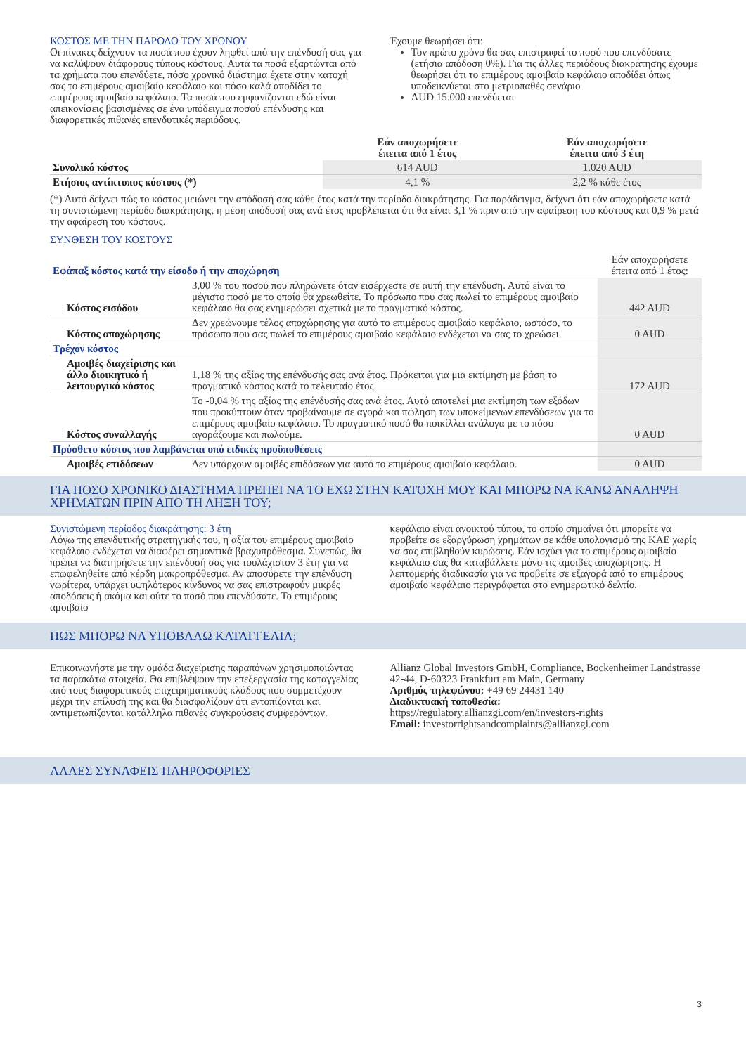ΚΟΣΤΟΣ ΜΕ ΤΗΝ ΠΑΡΟΔΟ ΤΟΥ ΧΡΟΝΟΥ
Οι πίνακες δείχνουν τα ποσά που έχουν ληφθεί από την επένδυσή σας για να καλύψουν διάφορους τύπους κόστους. Αυτά τα ποσά εξαρτώνται από τα χρήματα που επενδύετε, πόσο χρονικό διάστημα έχετε στην κατοχή σας το επιμέρους αμοιβαίο κεφάλαιο και πόσο καλά αποδίδει το επιμέρους αμοιβαίο κεφάλαιο. Τα ποσά που εμφανίζονται εδώ είναι απεικονίσεις βασισμένες σε ένα υπόδειγμα ποσού επένδυσης και διαφορετικές πιθανές επενδυτικές περιόδους.
Έχουμε θεωρήσει ότι:
Τον πρώτο χρόνο θα σας επιστραφεί το ποσό που επενδύσατε (ετήσια απόδοση 0%). Για τις άλλες περιόδους διακράτησης έχουμε θεωρήσει ότι το επιμέρους αμοιβαίο κεφάλαιο αποδίδει όπως υποδεικνύεται στο μετριοπαθές σενάριο
AUD 15.000 επενδύεται
| | Εάν αποχωρήσετε έπειτα από 1 έτος | Εάν αποχωρήσετε έπειτα από 3 έτη |
| --- | --- | --- |
| Συνολικό κόστος | 614 AUD | 1.020 AUD |
| Ετήσιος αντίκτυπος κόστους (*) | 4,1 % | 2,2 % κάθε έτος |
(*) Αυτό δείχνει πώς το κόστος μειώνει την απόδοσή σας κάθε έτος κατά την περίοδο διακράτησης. Για παράδειγμα, δείχνει ότι εάν αποχωρήσετε κατά τη συνιστώμενη περίοδο διακράτησης, η μέση απόδοσή σας ανά έτος προβλέπεται ότι θα είναι 3,1 % πριν από την αφαίρεση του κόστους και 0,9 % μετά την αφαίρεση του κόστους.
ΣΥΝΘΕΣΗ ΤΟΥ ΚΟΣΤΟΥΣ
| Εφάπαξ κόστος κατά την είσοδο ή την αποχώρηση | | Εάν αποχωρήσετε έπειτα από 1 έτος: |
| Κόστος εισόδου | 3,00 % του ποσού που πληρώνετε όταν εισέρχεστε σε αυτή την επένδυση. Αυτό είναι το μέγιστο ποσό με το οποίο θα χρεωθείτε. Το πρόσωπο που σας πωλεί το επιμέρους αμοιβαίο κεφάλαιο θα σας ενημερώσει σχετικά με το πραγματικό κόστος. | 442 AUD |
| Κόστος αποχώρησης | Δεν χρεώνουμε τέλος αποχώρησης για αυτό το επιμέρους αμοιβαίο κεφάλαιο, ωστόσο, το πρόσωπο που σας πωλεί το επιμέρους αμοιβαίο κεφάλαιο ενδέχεται να σας το χρεώσει. | 0 AUD |
| Τρέχον κόστος | | |
| Αμοιβές διαχείρισης και άλλο διοικητικό ή λειτουργικό κόστος | 1,18 % της αξίας της επένδυσής σας ανά έτος. Πρόκειται για μια εκτίμηση με βάση το πραγματικό κόστος κατά το τελευταίο έτος. | 172 AUD |
| Κόστος συναλλαγής | Το -0,04 % της αξίας της επένδυσής σας ανά έτος. Αυτό αποτελεί μια εκτίμηση των εξόδων που προκύπτουν όταν προβαίνουμε σε αγορά και πώληση των υποκείμενων επενδύσεων για το επιμέρους αμοιβαίο κεφάλαιο. Το πραγματικό ποσό θα ποικίλλει ανάλογα με το πόσο αγοράζουμε και πωλούμε. | 0 AUD |
| Πρόσθετο κόστος που λαμβάνεται υπό ειδικές προϋποθέσεις | | |
| Αμοιβές επιδόσεων | Δεν υπάρχουν αμοιβές επιδόσεων για αυτό το επιμέρους αμοιβαίο κεφάλαιο. | 0 AUD |
ΓΙΑ ΠΟΣΟ ΧΡΟΝΙΚΟ ΔΙΑΣΤΗΜΑ ΠΡΕΠΕΙ ΝΑ ΤΟ ΕΧΩ ΣΤΗΝ ΚΑΤΟΧΗ ΜΟΥ ΚΑΙ ΜΠΟΡΩ ΝΑ ΚΑΝΩ ΑΝΑΛΗΨΗ ΧΡΗΜΑΤΩΝ ΠΡΙΝ ΑΠΟ ΤΗ ΛΗΞΗ ΤΟΥ;
Συνιστώμενη περίοδος διακράτησης: 3 έτη
Λόγω της επενδυτικής στρατηγικής του, η αξία του επιμέρους αμοιβαίο κεφάλαιο ενδέχεται να διαφέρει σημαντικά βραχυπρόθεσμα. Συνεπώς, θα πρέπει να διατηρήσετε την επένδυσή σας για τουλάχιστον 3 έτη για να επωφεληθείτε από κέρδη μακροπρόθεσμα. Αν αποσύρετε την επένδυση νωρίτερα, υπάρχει υψηλότερος κίνδυνος να σας επιστραφούν μικρές αποδόσεις ή ακόμα και ούτε το ποσό που επενδύσατε. Το επιμέρους αμοιβαίο
κεφάλαιο είναι ανοικτού τύπου, το οποίο σημαίνει ότι μπορείτε να προβείτε σε εξαργύρωση χρημάτων σε κάθε υπολογισμό της ΚΑΕ χωρίς να σας επιβληθούν κυρώσεις. Εάν ισχύει για το επιμέρους αμοιβαίο κεφάλαιο σας θα καταβάλλετε μόνο τις αμοιβές αποχώρησης. Η λεπτομερής διαδικασία για να προβείτε σε εξαγορά από το επιμέρους αμοιβαίο κεφάλαιο περιγράφεται στο ενημερωτικό δελτίο.
ΠΩΣ ΜΠΟΡΩ ΝΑ ΥΠΟΒΑΛΩ ΚΑΤΑΓΓΕΛΙΑ;
Επικοινωνήστε με την ομάδα διαχείρισης παραπόνων χρησιμοποιώντας τα παρακάτω στοιχεία. Θα επιβλέψουν την επεξεργασία της καταγγελίας από τους διαφορετικούς επιχειρηματικούς κλάδους που συμμετέχουν μέχρι την επίλυσή της και θα διασφαλίζουν ότι εντοπίζονται και αντιμετωπίζονται κατάλληλα πιθανές συγκρούσεις συμφερόντων.
Allianz Global Investors GmbH, Compliance, Bockenheimer Landstrasse 42-44, D-60323 Frankfurt am Main, Germany
Αριθμός τηλεφώνου: +49 69 24431 140
Διαδικτυακή τοποθεσία:
https://regulatory.allianzgi.com/en/investors-rights
Email: investorrightsandcomplaints@allianzgi.com
ΑΛΛΕΣ ΣΥΝΑΦΕΙΣ ΠΛΗΡΟΦΟΡΙΕΣ
3